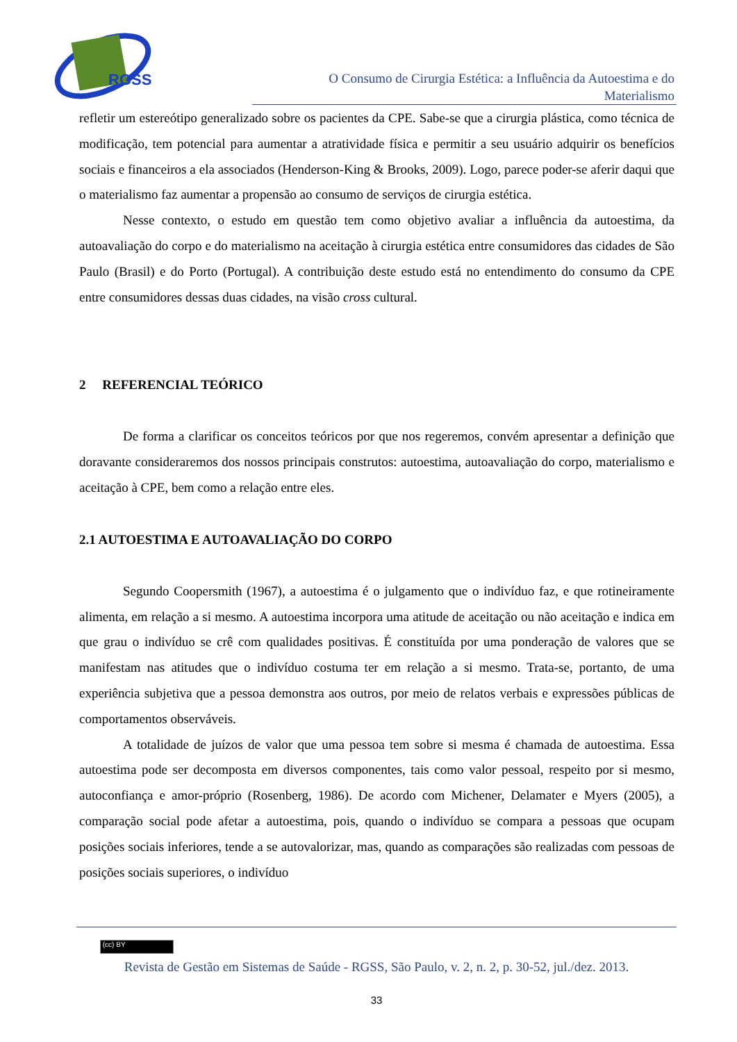RGSS
O Consumo de Cirurgia Estética: a Influência da Autoestima e do
Materialismo
refletir um estereótipo generalizado sobre os pacientes da CPE. Sabe-se que a cirurgia plástica, como técnica de modificação, tem potencial para aumentar a atratividade física e permitir a seu usuário adquirir os benefícios sociais e financeiros a ela associados (Henderson-King & Brooks, 2009). Logo, parece poder-se aferir daqui que o materialismo faz aumentar a propensão ao consumo de serviços de cirurgia estética.
Nesse contexto, o estudo em questão tem como objetivo avaliar a influência da autoestima, da autoavaliação do corpo e do materialismo na aceitação à cirurgia estética entre consumidores das cidades de São Paulo (Brasil) e do Porto (Portugal). A contribuição deste estudo está no entendimento do consumo da CPE entre consumidores dessas duas cidades, na visão cross cultural.
2 REFERENCIAL TEÓRICO
De forma a clarificar os conceitos teóricos por que nos regeremos, convém apresentar a definição que doravante consideraremos dos nossos principais construtos: autoestima, autoavaliação do corpo, materialismo e aceitação à CPE, bem como a relação entre eles.
2.1 AUTOESTIMA E AUTOAVALIAÇÃO DO CORPO
Segundo Coopersmith (1967), a autoestima é o julgamento que o indivíduo faz, e que rotineiramente alimenta, em relação a si mesmo. A autoestima incorpora uma atitude de aceitação ou não aceitação e indica em que grau o indivíduo se crê com qualidades positivas. É constituída por uma ponderação de valores que se manifestam nas atitudes que o indivíduo costuma ter em relação a si mesmo. Trata-se, portanto, de uma experiência subjetiva que a pessoa demonstra aos outros, por meio de relatos verbais e expressões públicas de comportamentos observáveis.
A totalidade de juízos de valor que uma pessoa tem sobre si mesma é chamada de autoestima. Essa autoestima pode ser decomposta em diversos componentes, tais como valor pessoal, respeito por si mesmo, autoconfiança e amor-próprio (Rosenberg, 1986). De acordo com Michener, Delamater e Myers (2005), a comparação social pode afetar a autoestima, pois, quando o indivíduo se compara a pessoas que ocupam posições sociais inferiores, tende a se autovalorizar, mas, quando as comparações são realizadas com pessoas de posições sociais superiores, o indivíduo
(cc) BY
Revista de Gestão em Sistemas de Saúde - RGSS, São Paulo, v. 2, n. 2, p. 30-52, jul./dez. 2013.
33